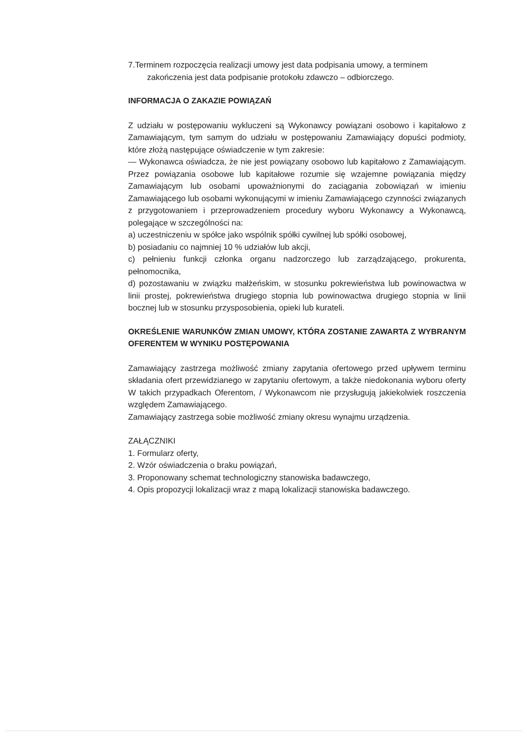7.Terminem rozpoczęcia realizacji umowy jest data podpisania umowy, a terminem
zakończenia jest data podpisanie protokołu zdawczo – odbiorczego.
INFORMACJA O ZAKAZIE POWIĄZAŃ
Z udziału w postępowaniu wykluczeni są Wykonawcy powiązani osobowo i kapitałowo z Zamawiającym, tym samym do udziału w postępowaniu Zamawiający dopuści podmioty, które złożą następujące oświadczenie w tym zakresie:
— Wykonawca oświadcza, że nie jest powiązany osobowo lub kapitałowo z Zamawiającym. Przez powiązania osobowe lub kapitałowe rozumie się wzajemne powiązania między Zamawiającym lub osobami upoważnionymi do zaciągania zobowiązań w imieniu Zamawiającego lub osobami wykonującymi w imieniu Zamawiającego czynności związanych z przygotowaniem i przeprowadzeniem procedury wyboru Wykonawcy a Wykonawcą, polegające w szczególności na:
a) uczestniczeniu w spółce jako wspólnik spółki cywilnej lub spółki osobowej,
b) posiadaniu co najmniej 10 % udziałów lub akcji,
c) pełnieniu funkcji członka organu nadzorczego lub zarządzającego, prokurenta, pełnomocnika,
d) pozostawaniu w związku małżeńskim, w stosunku pokrewieństwa lub powinowactwa w linii prostej, pokrewieństwa drugiego stopnia lub powinowactwa drugiego stopnia w linii bocznej lub w stosunku przysposobienia, opieki lub kurateli.
OKREŚLENIE WARUNKÓW ZMIAN UMOWY, KTÓRA ZOSTANIE ZAWARTA Z WYBRANYM OFERENTEM W WYNIKU POSTĘPOWANIA
Zamawiający zastrzega możliwość zmiany zapytania ofertowego przed upływem terminu składania ofert przewidzianego w zapytaniu ofertowym, a także niedokonania wyboru oferty W takich przypadkach Oferentom, / Wykonawcom nie przysługują jakiekolwiek roszczenia względem Zamawiającego.
Zamawiający zastrzega sobie możliwość zmiany okresu wynajmu urządzenia.
ZAŁĄCZNIKI
1. Formularz oferty,
2. Wzór oświadczenia o braku powiązań,
3. Proponowany schemat technologiczny stanowiska badawczego,
4. Opis propozycji lokalizacji wraz z mapą lokalizacji stanowiska badawczego.